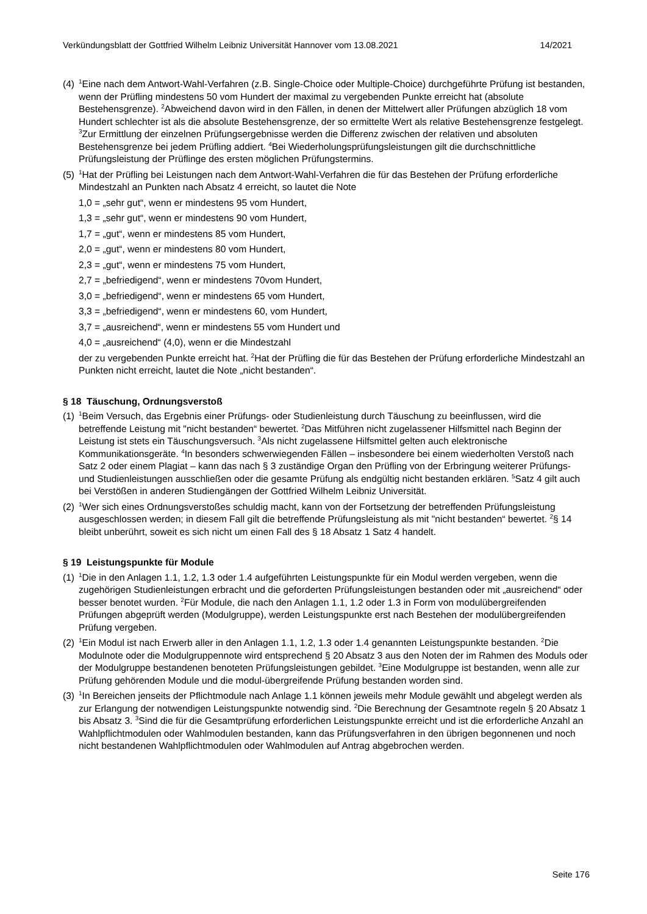Verkündungsblatt der Gottfried Wilhelm Leibniz Universität Hannover vom 13.08.2021 14/2021
(4)
<sup>1</sup> Eine nach dem Antwort-Wahl-Verfahren (z.B. Single-Choice oder Multiple-Choice) durchgeführte Prüfung ist bestanden, wenn der Prüfling mindestens 50 vom Hundert der maximal zu vergebenden Punkte erreicht hat (absolute Bestehensgrenze). <sup>2</sup>Abweichend davon wird in den Fällen, in denen der Mittelwert aller Prüfungen abzüglich 18 vom Hundert schlechter ist als die absolute Bestehensgrenze, der so ermittelte Wert als relative Bestehensgrenze festgelegt. <sup>3</sup>Zur Ermittlung der einzelnen Prüfungsergebnisse werden die Differenz zwischen der relativen und absoluten Bestehensgrenze bei jedem Prüfling addiert. <sup>4</sup>Bei Wiederholungsprüfungsleistungen gilt die durchschnittliche Prüfungsleistung der Prüflinge des ersten möglichen Prüfungstermins.
(5)
<sup>1</sup> Hat der Prüfling bei Leistungen nach dem Antwort-Wahl-Verfahren die für das Bestehen der Prüfung erforderliche Mindestzahl an Punkten nach Absatz 4 erreicht, so lautet die Note
1,0 = „sehr gut“, wenn er mindestens 95 vom Hundert,
1,3 = „sehr gut“, wenn er mindestens 90 vom Hundert,
1,7 = „gut“, wenn er mindestens 85 vom Hundert,
2,0 = „gut“, wenn er mindestens 80 vom Hundert,
2,3 = „gut“, wenn er mindestens 75 vom Hundert,
2,7 = „befriedigend“, wenn er mindestens 70vom Hundert,
3,0 = „befriedigend“, wenn er mindestens 65 vom Hundert,
3,3 = „befriedigend“, wenn er mindestens 60, vom Hundert,
3,7 = „ausreichend“, wenn er mindestens 55 vom Hundert und
4,0 = „ausreichend“ (4,0), wenn er die Mindestzahl
der zu vergebenden Punkte erreicht hat. <sup>2</sup>Hat der Prüfling die für das Bestehen der Prüfung erforderliche Mindestzahl an Punkten nicht erreicht, lautet die Note „nicht bestanden“.
§ 18 Täuschung, Ordnungsverstoß
(1)
<sup>1</sup> Beim Versuch, das Ergebnis einer Prüfungs- oder Studienleistung durch Täuschung zu beeinflussen, wird die betreffende Leistung mit "nicht bestanden“ bewertet. <sup>2</sup>Das Mitführen nicht zugelassener Hilfsmittel nach Beginn der Leistung ist stets ein Täuschungsversuch. <sup>3</sup>Als nicht zugelassene Hilfsmittel gelten auch elektronische Kommunikationsgeräte. <sup>4</sup>In besonders schwerwiegenden Fällen – insbesondere bei einem wiederholten Verstoß nach Satz 2 oder einem Plagiat – kann das nach § 3 zuständige Organ den Prüfling von der Erbringung weiterer Prüfungs- und Studienleistungen ausschließen oder die gesamte Prüfung als endgültig nicht bestanden erklären. <sup>5</sup>Satz 4 gilt auch bei Verstößen in anderen Studiengängen der Gottfried Wilhelm Leibniz Universität.
(2)
<sup>1</sup> Wer sich eines Ordnungsverstoßes schuldig macht, kann von der Fortsetzung der betreffenden Prüfungsleistung ausgeschlossen werden; in diesem Fall gilt die betreffende Prüfungsleistung als mit "nicht bestanden“ bewertet. <sup>2</sup>§ 14 bleibt unberührt, soweit es sich nicht um einen Fall des § 18 Absatz 1 Satz 4 handelt.
§ 19 Leistungspunkte für Module
(1)
<sup>1</sup> Die in den Anlagen 1.1, 1.2, 1.3 oder 1.4 aufgeführten Leistungspunkte für ein Modul werden vergeben, wenn die zugehörigen Studienleistungen erbracht und die geforderten Prüfungsleistungen bestanden oder mit „ausreichend“ oder besser benotet wurden. <sup>2</sup>Für Module, die nach den Anlagen 1.1, 1.2 oder 1.3 in Form von modulübergreifenden Prüfungen abgeprüft werden (Modulgruppe), werden Leistungspunkte erst nach Bestehen der modulübergreifenden Prüfung vergeben.
(2)
<sup>1</sup> Ein Modul ist nach Erwerb aller in den Anlagen 1.1, 1.2, 1.3 oder 1.4 genannten Leistungspunkte bestanden. <sup>2</sup>Die Modulnote oder die Modulgruppennote wird entsprechend § 20 Absatz 3 aus den Noten der im Rahmen des Moduls oder der Modulgruppe bestandenen benoteten Prüfungsleistungen gebildet. <sup>3</sup>Eine Modulgruppe ist bestanden, wenn alle zur Prüfung gehörenden Module und die modul-übergreifende Prüfung bestanden worden sind.
(3)
<sup>1</sup> In Bereichen jenseits der Pflichtmodule nach Anlage 1.1 können jeweils mehr Module gewählt und abgelegt werden als zur Erlangung der notwendigen Leistungspunkte notwendig sind. <sup>2</sup>Die Berechnung der Gesamtnote regeln § 20 Absatz 1 bis Absatz 3. <sup>3</sup>Sind die für die Gesamtprüfung erforderlichen Leistungspunkte erreicht und ist die erforderliche Anzahl an Wahlpflichtmodulen oder Wahlmodulen bestanden, kann das Prüfungsverfahren in den übrigen begonnenen und noch nicht bestandenen Wahlpflichtmodulen oder Wahlmodulen auf Antrag abgebrochen werden.
Seite 176